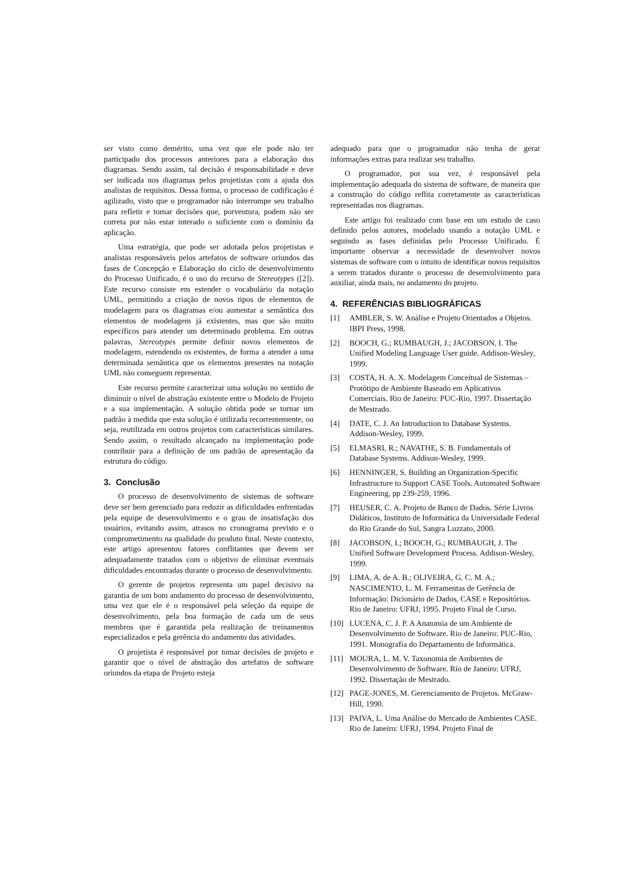ser visto como demérito, uma vez que ele pode não ter participado dos processos anteriores para a elaboração dos diagramas. Sendo assim, tal decisão é responsabilidade e deve ser indicada nos diagramas pelos projetistas com a ajuda dos analistas de requisitos. Dessa forma, o processo de codificação é agilizado, visto que o programador não interrompe seu trabalho para refletir e tomar decisões que, porventura, podem não ser correta por não estar interado o suficiente com o domínio da aplicação.
Uma estratégia, que pode ser adotada pelos projetistas e analistas responsáveis pelos artefatos de software oriundos das fases de Concepção e Elaboração do ciclo de desenvolvimento do Processo Unificado, é o uso do recurso de Stereotypes ([2]). Este recurso consiste em estender o vocabulário da notação UML, permitindo a criação de novos tipos de elementos de modelagem para os diagramas e/ou aumentar a semântica dos elementos de modelagem já existentes, mas que são muito específicos para atender um determinado problema. Em outras palavras, Stereotypes permite definir novos elementos de modelagem, estendendo os existentes, de forma a atender a uma determinada semântica que os elementos presentes na notação UML não conseguem representar.
Este recurso permite caracterizar uma solução no sentido de diminuir o nível de abstração existente entre o Modelo de Projeto e a sua implementação. A solução obtida pode se tornar um padrão à medida que esta solução é utilizada recorrentemente, ou seja, reutilizada em outros projetos com características similares. Sendo assim, o resultado alcançado na implementação pode contribuir para a definição de um padrão de apresentação da estrutura do código.
3. Conclusão
O processo de desenvolvimento de sistemas de software deve ser bem gerenciado para reduzir as dificuldades enfrentadas pela equipe de desenvolvimento e o grau de insatisfação dos usuários, evitando assim, atrasos no cronograma previsto e o comprometimento na qualidade do produto final. Neste contexto, este artigo apresentou fatores conflitantes que devem ser adequadamente tratados com o objetivo de eliminar eventuais dificuldades encontradas durante o processo de desenvolvimento.
O gerente de projetos representa um papel decisivo na garantia de um bom andamento do processo de desenvolvimento, uma vez que ele é o responsável pela seleção da equipe de desenvolvimento, pela boa formação de cada um de seus membros que é garantida pela realização de treinamentos especializados e pela gerência do andamento das atividades.
O projetista é responsável por tomar decisões de projeto e garantir que o nível de abstração dos artefatos de software oriundos da etapa de Projeto esteja
adequado para que o programador não tenha de gerar informações extras para realizar seu trabalho.
O programador, por sua vez, é responsável pela implementação adequada do sistema de software, de maneira que a construção do código reflita corretamente as características representadas nos diagramas.
Este artigo foi realizado com base em um estudo de caso definido pelos autores, modelado usando a notação UML e seguindo as fases definidas pelo Processo Unificado. É importante observar a necessidade de desenvolver novos sistemas de software com o intuito de identificar novos requisitos a serem tratados durante o processo de desenvolvimento para auxiliar, ainda mais, no andamento do projeto.
4. REFERÊNCIAS BIBLIOGRÁFICAS
[1] AMBLER, S. W. Análise e Projeto Orientados a Objetos. IBPI Press, 1998.
[2] BOOCH, G.; RUMBAUGH, J.; JACOBSON, I. The Unified Modeling Language User guide. Addison-Wesley, 1999.
[3] COSTA, H. A. X. Modelagem Conceitual de Sistemas – Protótipo de Ambiente Baseado em Aplicativos Comerciais. Rio de Janeiro: PUC-Rio, 1997. Dissertação de Mestrado.
[4] DATE, C. J. An Introduction to Database Systems. Addison-Wesley, 1999.
[5] ELMASRI, R.; NAVATHE, S. B. Fundamentals of Database Systems. Addison-Wesley, 1999.
[6] HENNINGER, S. Building an Organization-Specific Infrastructure to Support CASE Tools. Automated Software Engineering, pp 239-259, 1996.
[7] HEUSER, C. A. Projeto de Banco de Dados. Série Livros Didáticos, Instituto de Informática da Universidade Federal do Rio Grande do Sul, Sangra Luzzato, 2000.
[8] JACOBSON, I.; BOOCH, G.; RUMBAUGH, J. The Unified Software Development Process. Addison-Wesley, 1999.
[9] LIMA, A. de A. B.; OLIVEIRA, G. C. M. A.; NASCIMENTO, L. M. Ferramentas de Gerência de Informação: Dicionário de Dados, CASE e Repositórios. Rio de Janeiro: UFRJ, 1995. Projeto Final de Curso.
[10] LUCENA, C. J. P. A Anatomia de um Ambiente de Desenvolvimento de Software. Rio de Janeiro: PUC-Rio, 1991. Monografia do Departamento de Informática.
[11] MOURA, L. M. V. Taxonomia de Ambientes de Desenvolvimento de Software. Rio de Janeiro: UFRJ, 1992. Dissertação de Mestrado.
[12] PAGE-JONES, M. Gerenciamento de Projetos. McGraw-Hill, 1990.
[13] PAIVA, L. Uma Análise do Mercado de Ambientes CASE. Rio de Janeiro: UFRJ, 1994. Projeto Final de